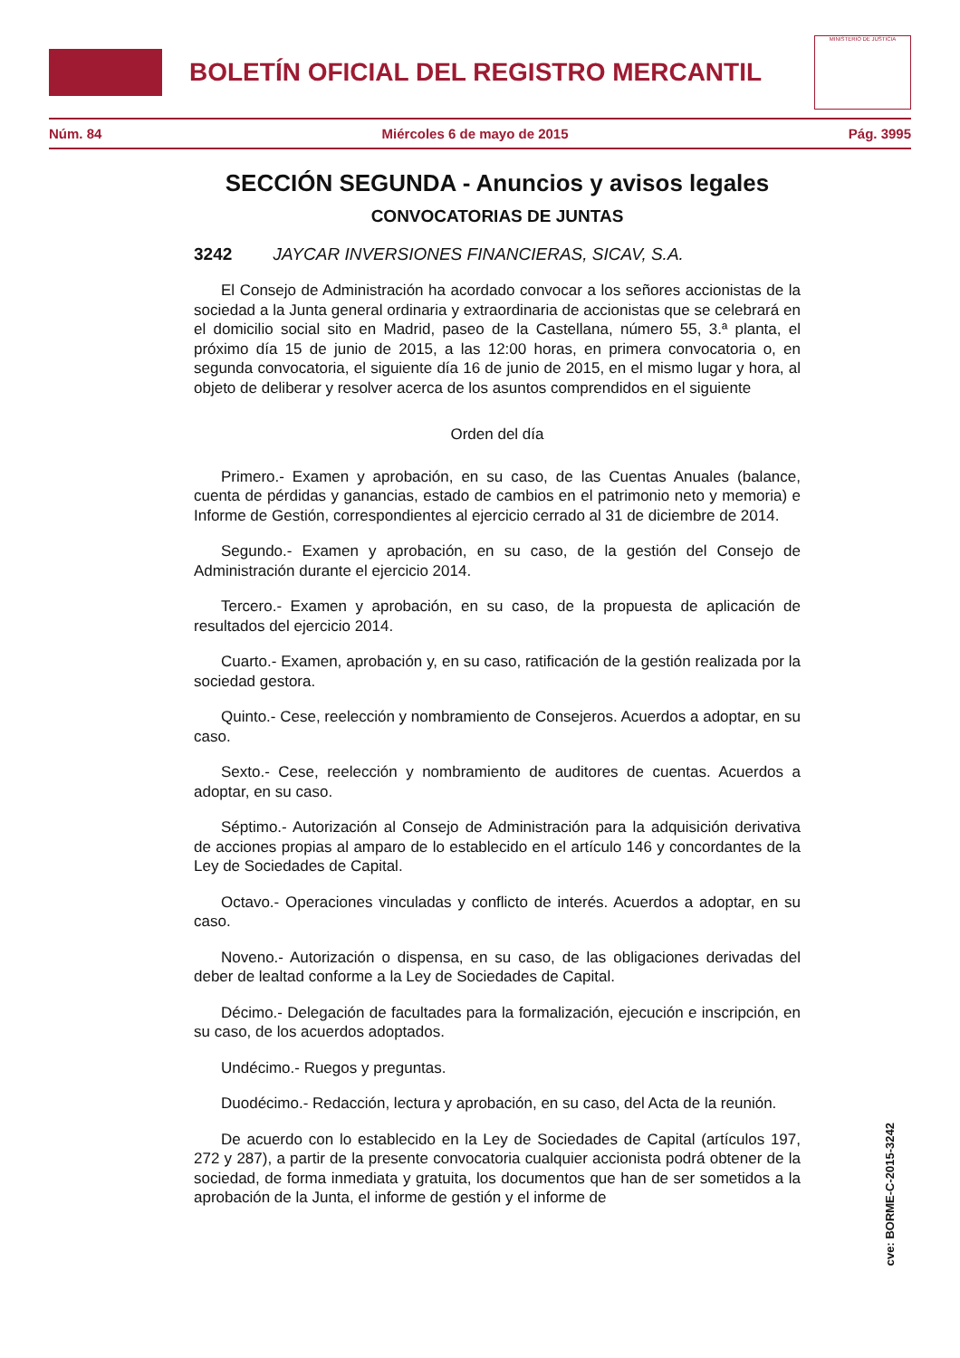BOLETÍN OFICIAL DEL REGISTRO MERCANTIL
MINISTERIO DE JUSTICIA
Núm. 84 Miércoles 6 de mayo de 2015 Pág. 3995
SECCIÓN SEGUNDA - Anuncios y avisos legales
CONVOCATORIAS DE JUNTAS
3242 JAYCAR INVERSIONES FINANCIERAS, SICAV, S.A.
El Consejo de Administración ha acordado convocar a los señores accionistas de la sociedad a la Junta general ordinaria y extraordinaria de accionistas que se celebrará en el domicilio social sito en Madrid, paseo de la Castellana, número 55, 3.ª planta, el próximo día 15 de junio de 2015, a las 12:00 horas, en primera convocatoria o, en segunda convocatoria, el siguiente día 16 de junio de 2015, en el mismo lugar y hora, al objeto de deliberar y resolver acerca de los asuntos comprendidos en el siguiente
Orden del día
Primero.- Examen y aprobación, en su caso, de las Cuentas Anuales (balance, cuenta de pérdidas y ganancias, estado de cambios en el patrimonio neto y memoria) e Informe de Gestión, correspondientes al ejercicio cerrado al 31 de diciembre de 2014.
Segundo.- Examen y aprobación, en su caso, de la gestión del Consejo de Administración durante el ejercicio 2014.
Tercero.- Examen y aprobación, en su caso, de la propuesta de aplicación de resultados del ejercicio 2014.
Cuarto.- Examen, aprobación y, en su caso, ratificación de la gestión realizada por la sociedad gestora.
Quinto.- Cese, reelección y nombramiento de Consejeros. Acuerdos a adoptar, en su caso.
Sexto.- Cese, reelección y nombramiento de auditores de cuentas. Acuerdos a adoptar, en su caso.
Séptimo.- Autorización al Consejo de Administración para la adquisición derivativa de acciones propias al amparo de lo establecido en el artículo 146 y concordantes de la Ley de Sociedades de Capital.
Octavo.- Operaciones vinculadas y conflicto de interés. Acuerdos a adoptar, en su caso.
Noveno.- Autorización o dispensa, en su caso, de las obligaciones derivadas del deber de lealtad conforme a la Ley de Sociedades de Capital.
Décimo.- Delegación de facultades para la formalización, ejecución e inscripción, en su caso, de los acuerdos adoptados.
Undécimo.- Ruegos y preguntas.
Duodécimo.- Redacción, lectura y aprobación, en su caso, del Acta de la reunión.
De acuerdo con lo establecido en la Ley de Sociedades de Capital (artículos 197, 272 y 287), a partir de la presente convocatoria cualquier accionista podrá obtener de la sociedad, de forma inmediata y gratuita, los documentos que han de ser sometidos a la aprobación de la Junta, el informe de gestión y el informe de
cve: BORME-C-2015-3242